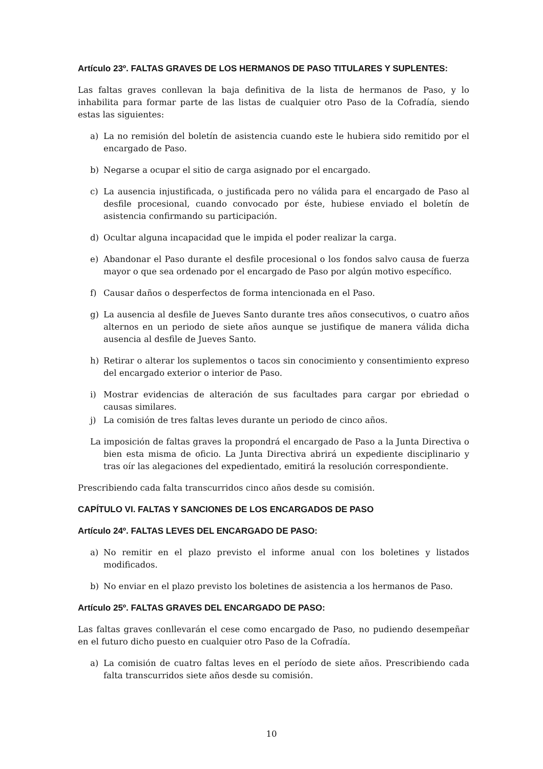Artículo 23º. FALTAS GRAVES DE LOS HERMANOS DE PASO TITULARES Y SUPLENTES:
Las faltas graves conllevan la baja definitiva de la lista de hermanos de Paso, y lo inhabilita para formar parte de las listas de cualquier otro Paso de la Cofradía, siendo estas las siguientes:
a) La no remisión del boletín de asistencia cuando este le hubiera sido remitido por el encargado de Paso.
b) Negarse a ocupar el sitio de carga asignado por el encargado.
c) La ausencia injustificada, o justificada pero no válida para el encargado de Paso al desfile procesional, cuando convocado por éste, hubiese enviado el boletín de asistencia confirmando su participación.
d) Ocultar alguna incapacidad que le impida el poder realizar la carga.
e) Abandonar el Paso durante el desfile procesional o los fondos salvo causa de fuerza mayor o que sea ordenado por el encargado de Paso por algún motivo específico.
f) Causar daños o desperfectos de forma intencionada en el Paso.
g) La ausencia al desfile de Jueves Santo durante tres años consecutivos, o cuatro años alternos en un periodo de siete años aunque se justifique de manera válida dicha ausencia al desfile de Jueves Santo.
h) Retirar o alterar los suplementos o tacos sin conocimiento y consentimiento expreso del encargado exterior o interior de Paso.
i) Mostrar evidencias de alteración de sus facultades para cargar por ebriedad o causas similares.
j) La comisión de tres faltas leves durante un periodo de cinco años.
La imposición de faltas graves la propondrá el encargado de Paso a la Junta Directiva o bien esta misma de oficio. La Junta Directiva abrirá un expediente disciplinario y tras oír las alegaciones del expedientado, emitirá la resolución correspondiente.
Prescribiendo cada falta transcurridos cinco años desde su comisión.
CAPÍTULO VI. FALTAS Y SANCIONES DE LOS ENCARGADOS DE PASO
Artículo 24º. FALTAS LEVES DEL ENCARGADO DE PASO:
a) No remitir en el plazo previsto el informe anual con los boletines y listados modificados.
b) No enviar en el plazo previsto los boletines de asistencia a los hermanos de Paso.
Artículo 25º. FALTAS GRAVES DEL ENCARGADO DE PASO:
Las faltas graves conllevarán el cese como encargado de Paso, no pudiendo desempeñar en el futuro dicho puesto en cualquier otro Paso de la Cofradía.
a) La comisión de cuatro faltas leves en el período de siete años. Prescribiendo cada falta transcurridos siete años desde su comisión.
10